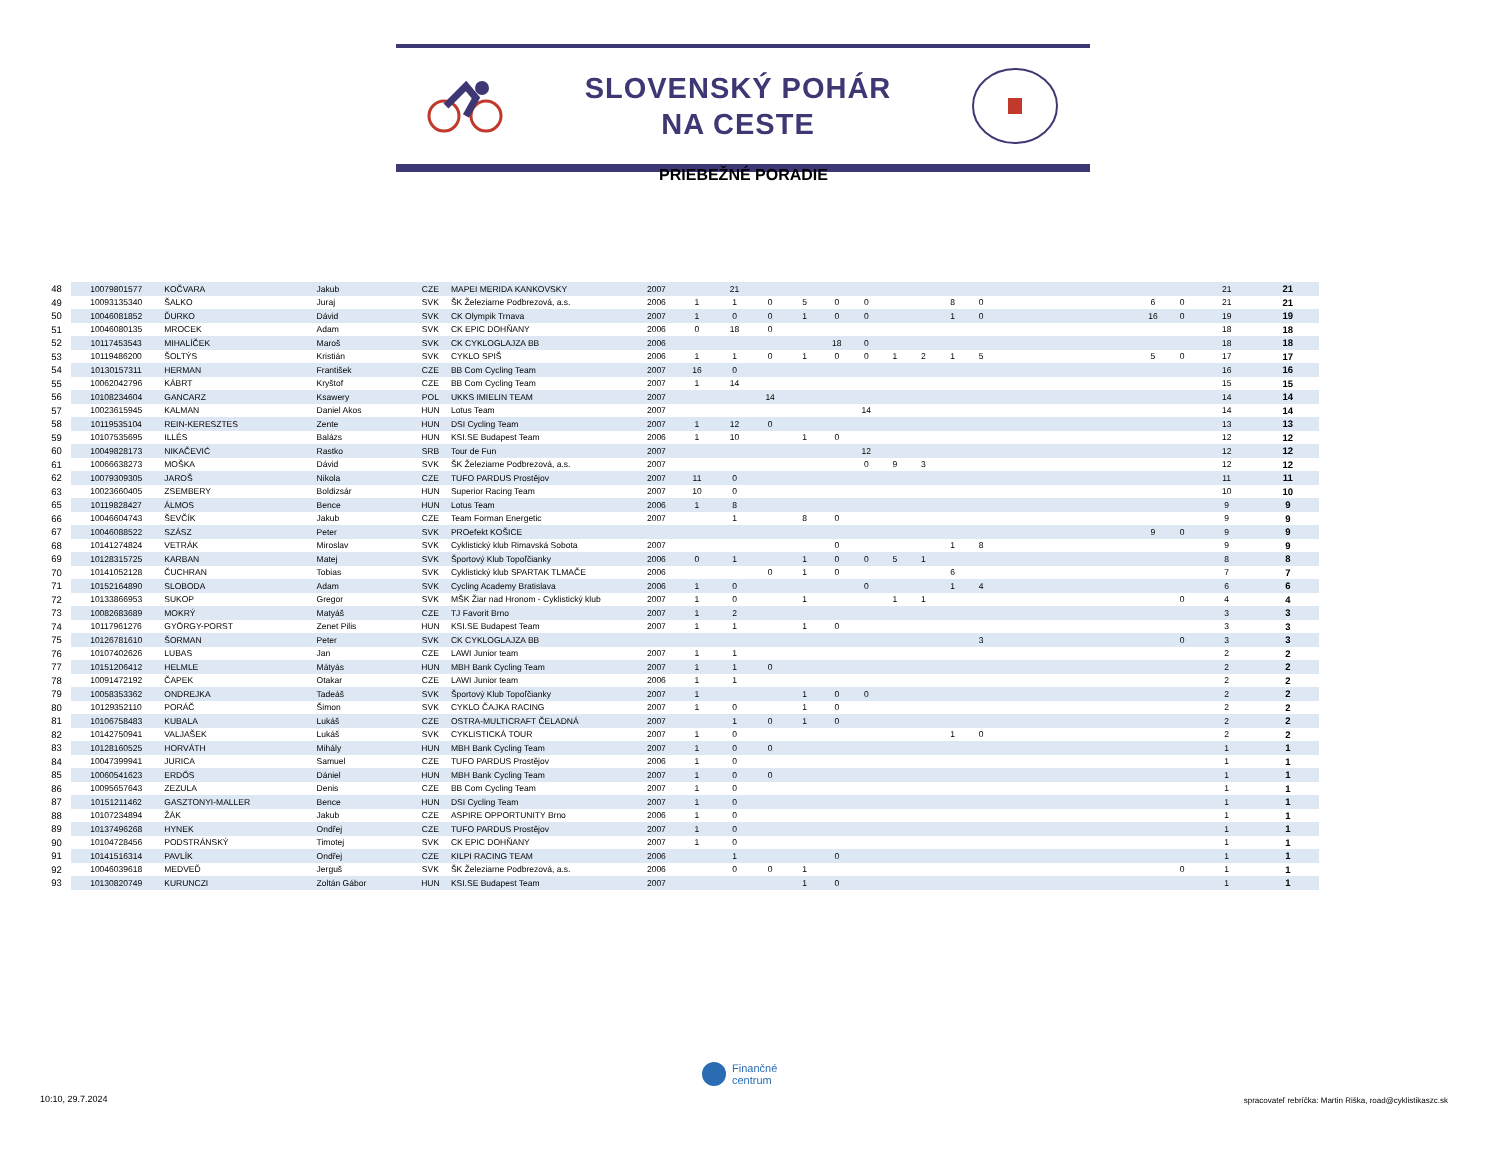SLOVENSKÝ POHÁR
NA CESTE
PRIEBEŽNÉ PORADIE
| 48 | 10079801577 | KOČVARA | Jakub | CZE | MAPEI MERIDA KANKOVSKY | 2007 | | 21 | | | | | | | | | | | | 21 | 21 |
| 49 | 10093135340 | ŠALKO | Juraj | SVK | ŠK Železiarne Podbrezová, a.s. | 2006 | 1 | 1 | 0 | 5 | 0 | 0 | | | 8 | 0 | | 6 | 0 | 21 | 21 |
| 50 | 10046081852 | ĎURKO | Dávid | SVK | CK Olympik Trnava | 2007 | 1 | 0 | 0 | 1 | 0 | 0 | | | 1 | 0 | | 16 | 0 | 19 | 19 |
| 51 | 10046080135 | MROCEK | Adam | SVK | CK EPIC DOHŇANY | 2006 | 0 | 18 | 0 | | | | | | | | | | | 18 | 18 |
| 52 | 10117453543 | MIHALÍČEK | Maroš | SVK | CK CYKLOGLAJZA BB | 2006 | | | | | 18 | 0 | | | | | | | | 18 | 18 |
| 53 | 10119486200 | ŠOLTÝS | Kristián | SVK | CYKLO SPIŠ | 2006 | 1 | 1 | 0 | 1 | 0 | 0 | 1 | 2 | 1 | 5 | | 5 | 0 | 17 | 17 |
| 54 | 10130157311 | HERMAN | František | CZE | BB Com Cycling Team | 2007 | 16 | 0 | | | | | | | | | | | | 16 | 16 |
| 55 | 10062042796 | KÁBRT | Kryštof | CZE | BB Com Cycling Team | 2007 | 1 | 14 | | | | | | | | | | | | 15 | 15 |
| 56 | 10108234604 | GANCARZ | Ksawery | POL | UKKS IMIELIN TEAM | 2007 | | | 14 | | | | | | | | | | | 14 | 14 |
| 57 | 10023615945 | KALMAN | Daniel Akos | HUN | Lotus Team | 2007 | | | | | | 14 | | | | | | | | 14 | 14 |
| 58 | 10119535104 | REIN-KERESZTES | Zente | HUN | DSI Cycling Team | 2007 | 1 | 12 | 0 | | | | | | | | | | | 13 | 13 |
| 59 | 10107535695 | ILLÉS | Balázs | HUN | KSI.SE Budapest Team | 2006 | 1 | 10 | | 1 | 0 | | | | | | | | | 12 | 12 |
| 60 | 10049828173 | NIKAČEVIĆ | Rastko | SRB | Tour de Fun | 2007 | | | | | | 12 | | | | | | | | 12 | 12 |
| 61 | 10066638273 | MOŠKA | Dávid | SVK | ŠK Železiarne Podbrezová, a.s. | 2007 | | | | | | 0 | 9 | 3 | | | | | | 12 | 12 |
| 62 | 10079309305 | JAROŠ | Nikola | CZE | TUFO PARDUS Prostějov | 2007 | 11 | 0 | | | | | | | | | | | | 11 | 11 |
| 63 | 10023660405 | ZSEMBERY | Boldizsár | HUN | Superior Racing Team | 2007 | 10 | 0 | | | | | | | | | | | | 10 | 10 |
| 65 | 10119828427 | ÁLMOS | Bence | HUN | Lotus Team | 2006 | 1 | 8 | | | | | | | | | | | | 9 | 9 |
| 66 | 10046604743 | ŠEVČÍK | Jakub | CZE | Team Forman Energetic | 2007 | | 1 | | 8 | 0 | | | | | | | | | 9 | 9 |
| 67 | 10046088522 | SZÁSZ | Peter | SVK | PROefekt KOŠICE | | | | | | | | | | | | | 9 | 0 | 9 | 9 |
| 68 | 10141274824 | VETRÁK | Miroslav | SVK | Cyklistický klub Rimavská Sobota | 2007 | | | | | 0 | | | | 1 | 8 | | | | 9 | 9 |
| 69 | 10128315725 | KARBAN | Matej | SVK | Športový Klub Topoľčianky | 2006 | 0 | 1 | | 1 | 0 | 0 | 5 | 1 | | | | | | 8 | 8 |
| 70 | 10141052128 | ČUCHRAN | Tobias | SVK | Cyklistický klub SPARTAK TLMAČE | 2006 | | | 0 | 1 | 0 | | | | 6 | | | | | 7 | 7 |
| 71 | 10152164890 | SLOBODA | Adam | SVK | Cycling Academy Bratislava | 2006 | 1 | 0 | | | | 0 | | | 1 | 4 | | | | 6 | 6 |
| 72 | 10133866953 | SUKOP | Gregor | SVK | MŠK Žiar nad Hronom - Cyklistický klub | 2007 | 1 | 0 | | 1 | | | 1 | 1 | | | | | 0 | 4 | 4 |
| 73 | 10082683689 | MOKRÝ | Matyáš | CZE | TJ Favorit Brno | 2007 | 1 | 2 | | | | | | | | | | | | 3 | 3 |
| 74 | 10117961276 | GYÖRGY-PORST | Zenet Pilis | HUN | KSI.SE Budapest Team | 2007 | 1 | 1 | | 1 | 0 | | | | | | | | | 3 | 3 |
| 75 | 10126781610 | ŠORMAN | Peter | SVK | CK CYKLOGLAJZA BB | | | | | | | | | | | 3 | | | 0 | 3 | 3 |
| 76 | 10107402626 | LUBAS | Jan | CZE | LAWI Junior team | 2007 | 1 | 1 | | | | | | | | | | | | 2 | 2 |
| 77 | 10151206412 | HELMLE | Mátyás | HUN | MBH Bank Cycling Team | 2007 | 1 | 1 | 0 | | | | | | | | | | | 2 | 2 |
| 78 | 10091472192 | ČAPEK | Otakar | CZE | LAWI Junior team | 2006 | 1 | 1 | | | | | | | | | | | | 2 | 2 |
| 79 | 10058353362 | ONDREJKA | Tadeáš | SVK | Športový Klub Topoľčianky | 2007 | 1 | | | 1 | 0 | 0 | | | | | | | | 2 | 2 |
| 80 | 10129352110 | PORÁČ | Šimon | SVK | CYKLO ČAJKA RACING | 2007 | 1 | 0 | | 1 | 0 | | | | | | | | | 2 | 2 |
| 81 | 10106758483 | KUBALA | Lukáš | CZE | OSTRA-MULTICRAFT ČELADNÁ | 2007 | | 1 | 0 | 1 | 0 | | | | | | | | | 2 | 2 |
| 82 | 10142750941 | VALJAŠEK | Lukáš | SVK | CYKLISTICKÁ TOUR | 2007 | 1 | 0 | | | | | | | 1 | 0 | | | | 2 | 2 |
| 83 | 10128160525 | HORVÁTH | Mihály | HUN | MBH Bank Cycling Team | 2007 | 1 | 0 | 0 | | | | | | | | | | | 1 | 1 |
| 84 | 10047399941 | JURICA | Samuel | CZE | TUFO PARDUS Prostějov | 2006 | 1 | 0 | | | | | | | | | | | | 1 | 1 |
| 85 | 10060541623 | ERDŐS | Dániel | HUN | MBH Bank Cycling Team | 2007 | 1 | 0 | 0 | | | | | | | | | | | 1 | 1 |
| 86 | 10095657643 | ZEZULA | Denis | CZE | BB Com Cycling Team | 2007 | 1 | 0 | | | | | | | | | | | | 1 | 1 |
| 87 | 10151211462 | GASZTONYI-MALLER | Bence | HUN | DSI Cycling Team | 2007 | 1 | 0 | | | | | | | | | | | | 1 | 1 |
| 88 | 10107234894 | ŽÁK | Jakub | CZE | ASPIRE OPPORTUNITY Brno | 2006 | 1 | 0 | | | | | | | | | | | | 1 | 1 |
| 89 | 10137496268 | HYNEK | Ondřej | CZE | TUFO PARDUS Prostějov | 2007 | 1 | 0 | | | | | | | | | | | | 1 | 1 |
| 90 | 10104728456 | PODSTRÁNSKÝ | Timotej | SVK | CK EPIC DOHŇANY | 2007 | 1 | 0 | | | | | | | | | | | | 1 | 1 |
| 91 | 10141516314 | PAVLÍK | Ondřej | CZE | KILPI RACING TEAM | 2006 | | 1 | | | 0 | | | | | | | | | 1 | 1 |
| 92 | 10046039618 | MEDVEĎ | Jerguš | SVK | ŠK Železiarne Podbrezová, a.s. | 2006 | | 0 | 0 | 1 | | | | | | | | | 0 | 1 | 1 |
| 93 | 10130820749 | KURUNCZI | Zoltán Gábor | HUN | KSI.SE Budapest Team | 2007 | | | | 1 | 0 | | | | | | | | | 1 | 1 |
Finančné
centrum
10:10, 29.7.2024
spracovateľ rebríčka: Martin Riška, road@cyklistikaszc.sk